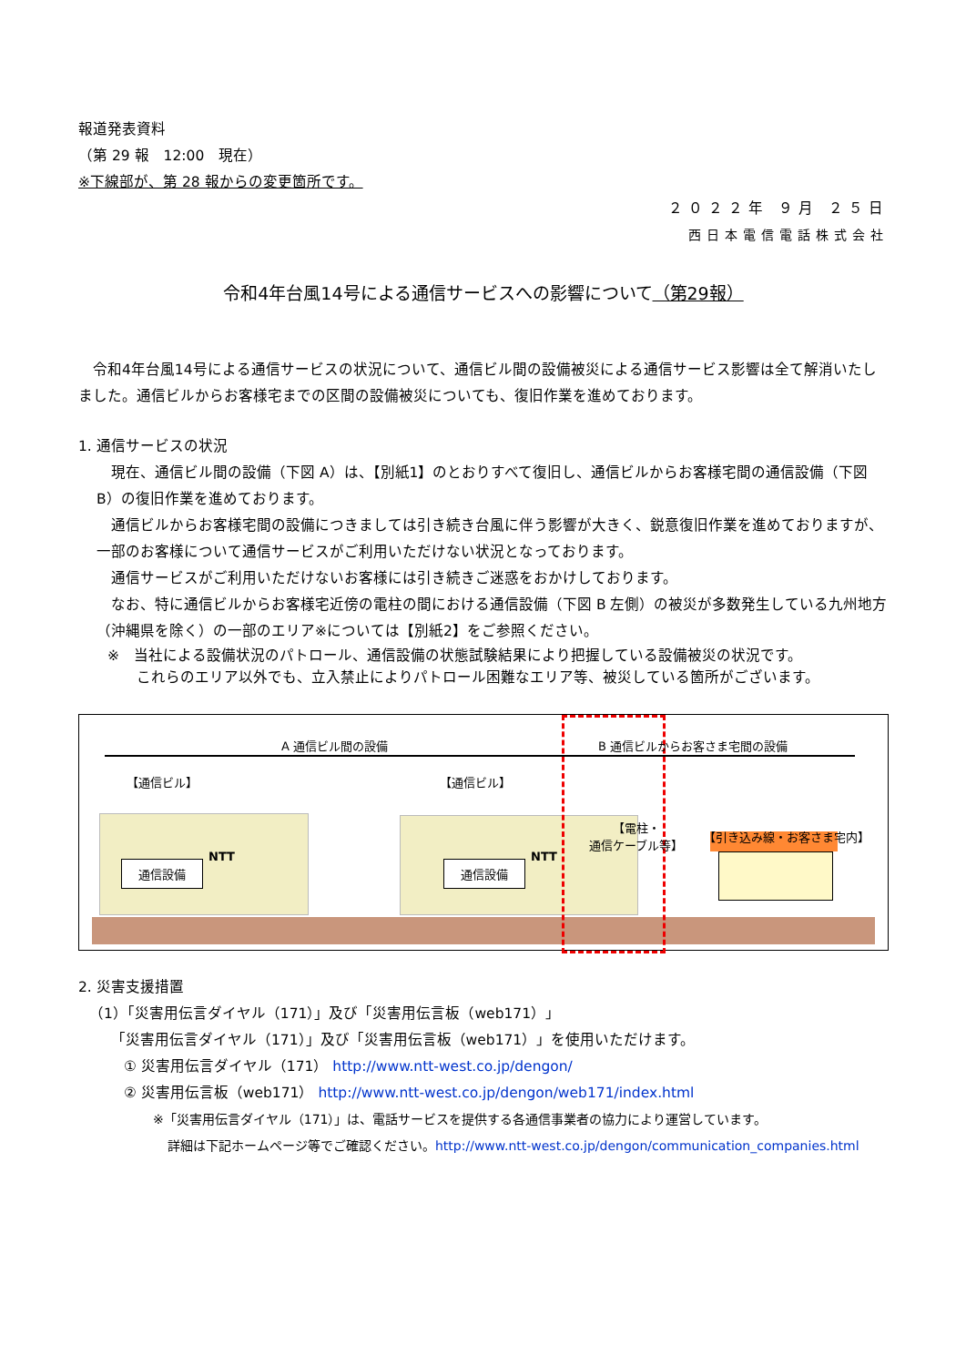報道発表資料
（第 29 報　12:00　現在）
※下線部が、第 28 報からの変更箇所です。
２０２２年 ９月 ２５日
西日本電信電話株式会社
令和4年台風14号による通信サービスへの影響について（第29報）
　令和4年台風14号による通信サービスの状況について、通信ビル間の設備被災による通信サービス影響は全て解消いたしました。通信ビルからお客様宅までの区間の設備被災についても、復旧作業を進めております。
1. 通信サービスの状況
　現在、通信ビル間の設備（下図 A）は、【別紙1】のとおりすべて復旧し、通信ビルからお客様宅間の通信設備（下図 B）の復旧作業を進めております。
　通信ビルからお客様宅間の設備につきましては引き続き台風に伴う影響が大きく、鋭意復旧作業を進めておりますが、一部のお客様について通信サービスがご利用いただけない状況となっております。
　通信サービスがご利用いただけないお客様には引き続きご迷惑をおかけしております。
　なお、特に通信ビルからお客様宅近傍の電柱の間における通信設備（下図 B 左側）の被災が多数発生している九州地方（沖縄県を除く）の一部のエリア※については【別紙2】をご参照ください。
※　当社による設備状況のパトロール、通信設備の状態試験結果により把握している設備被災の状況です。
　　これらのエリア以外でも、立入禁止によりパトロール困難なエリア等、被災している箇所がございます。
A 通信ビル間の設備 B 通信ビルからお客さま宅間の設備
【通信ビル】 【通信ビル】
NTT NTT
通信設備 通信設備
【電柱・
通信ケーブル等】 【引き込み線・お客さま宅内】
2. 災害支援措置
（1）「災害用伝言ダイヤル（171）」及び「災害用伝言板（web171）」
「災害用伝言ダイヤル（171）」及び「災害用伝言板（web171）」を使用いただけます。
① 災害用伝言ダイヤル（171） http://www.ntt-west.co.jp/dengon/
② 災害用伝言板（web171） http://www.ntt-west.co.jp/dengon/web171/index.html
※「災害用伝言ダイヤル（171）」は、電話サービスを提供する各通信事業者の協力により運営しています。
詳細は下記ホームページ等でご確認ください。http://www.ntt-west.co.jp/dengon/communication_companies.html